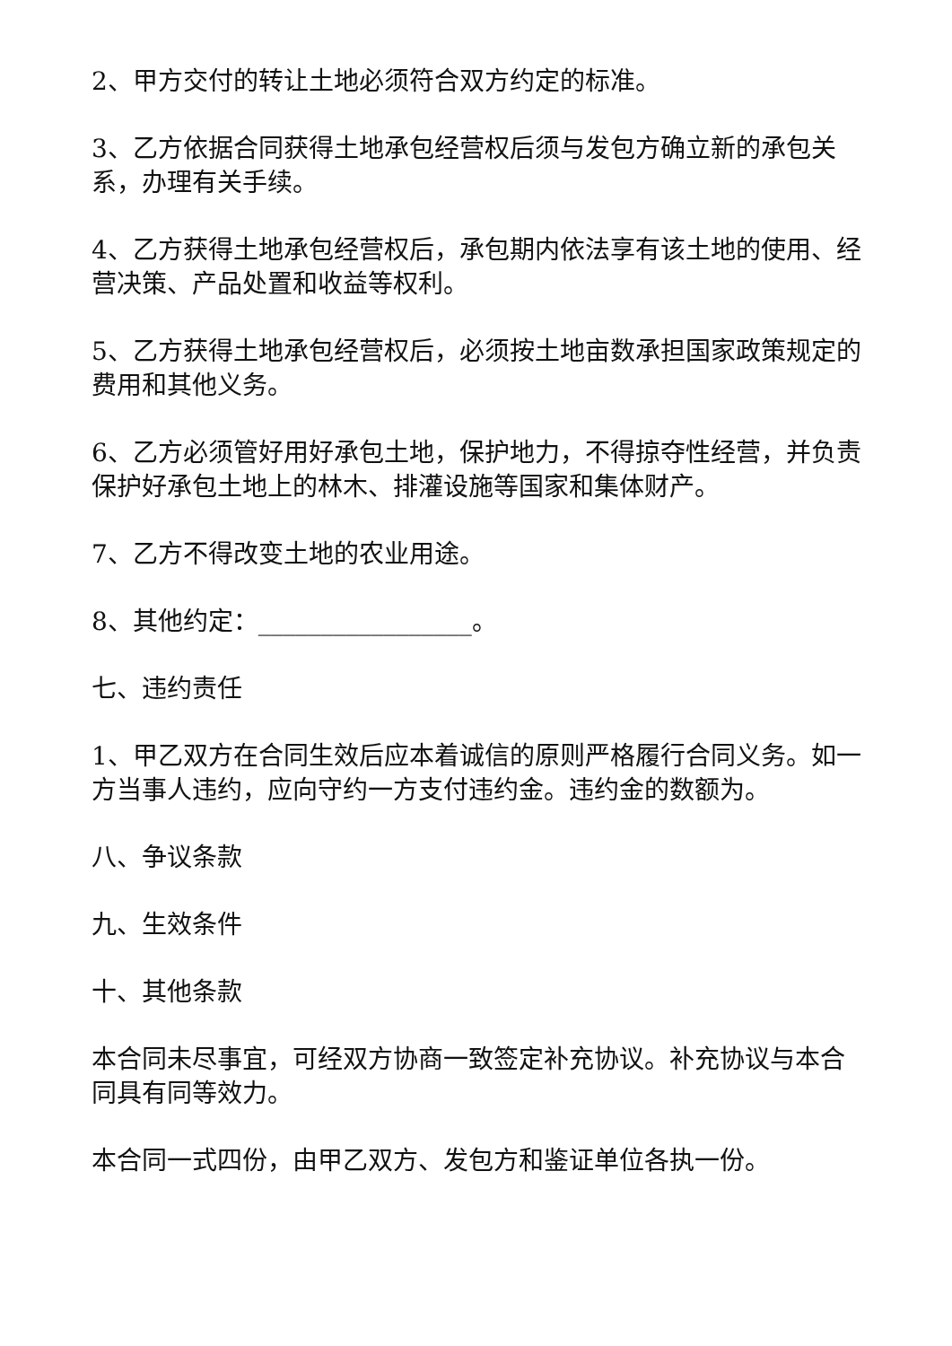2、甲方交付的转让土地必须符合双方约定的标准。
3、乙方依据合同获得土地承包经营权后须与发包方确立新的承包关系，办理有关手续。
4、乙方获得土地承包经营权后，承包期内依法享有该土地的使用、经营决策、产品处置和收益等权利。
5、乙方获得土地承包经营权后，必须按土地亩数承担国家政策规定的费用和其他义务。
6、乙方必须管好用好承包土地，保护地力，不得掠夺性经营，并负责保护好承包土地上的林木、排灌设施等国家和集体财产。
7、乙方不得改变土地的农业用途。
8、其他约定：_________________。
七、违约责任
1、甲乙双方在合同生效后应本着诚信的原则严格履行合同义务。如一方当事人违约，应向守约一方支付违约金。违约金的数额为。
八、争议条款
九、生效条件
十、其他条款
本合同未尽事宜，可经双方协商一致签定补充协议。补充协议与本合同具有同等效力。
本合同一式四份，由甲乙双方、发包方和鉴证单位各执一份。